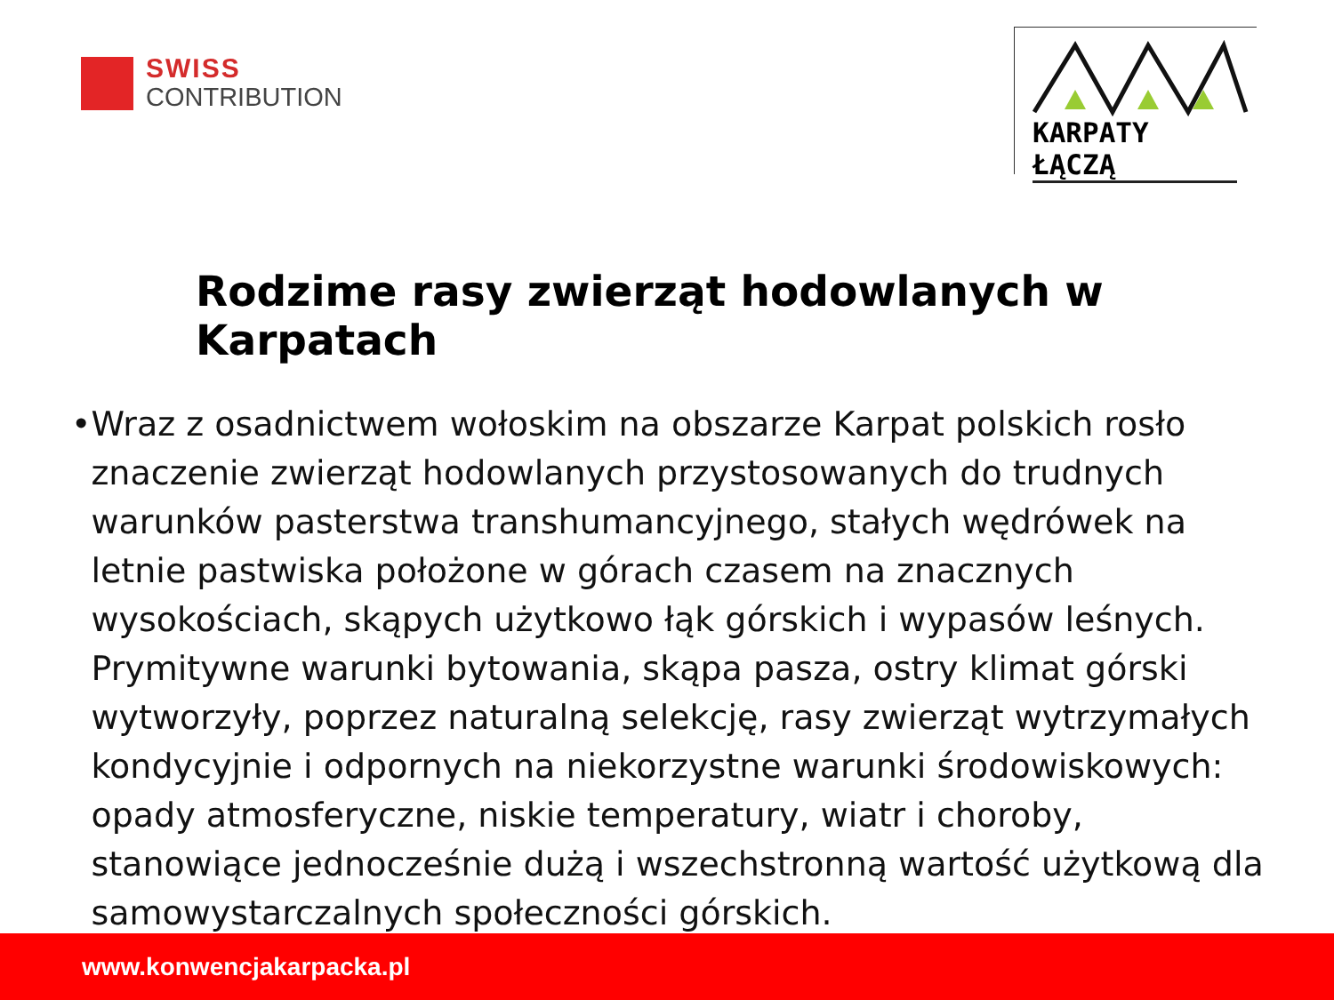SWISS
CONTRIBUTION
KARPATY ŁĄCZĄ
Rodzime rasy zwierząt hodowlanych w Karpatach
• Wraz z osadnictwem wołoskim na obszarze Karpat polskich rosło znaczenie zwierząt hodowlanych przystosowanych do trudnych warunków pasterstwa transhumancyjnego, stałych wędrówek na letnie pastwiska położone w górach czasem na znacznych wysokościach, skąpych użytkowo łąk górskich i wypasów leśnych. Prymitywne warunki bytowania, skąpa pasza, ostry klimat górski wytworzyły, poprzez naturalną selekcję, rasy zwierząt wytrzymałych kondycyjnie i odpornych na niekorzystne warunki środowiskowych: opady atmosferyczne, niskie temperatury, wiatr i choroby, stanowiące jednocześnie dużą i wszechstronną wartość użytkową dla samowystarczalnych społeczności górskich.
www.konwencjakarpacka.pl